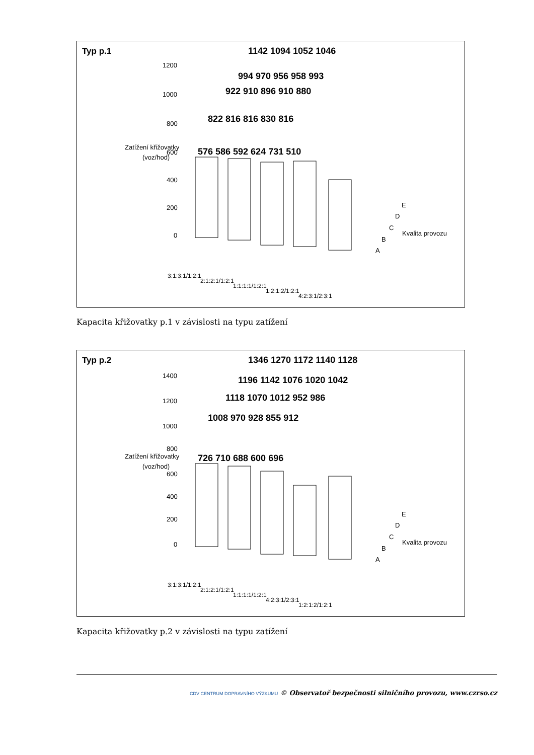Typ p.1
Zatížení křižovatky
(voz/hod)
1200
1000
800
600
400
200
0
1142 1094 1052 1046
994 970 956 958 993
922 910 896 910 880
822 816 816 830 816
576 586 592 624 731 510
E
D
C
Kvalita provozu
B
A
3:1:3:1/1:2:1
2:1:2:1/1:2:1
1:1:1:1/1:2:1
1:2:1:2/1:2:1
4:2:3:1/2:3:1
Kapacita křižovatky p.1 v závislosti na typu zatížení
Typ p.2
Zatížení křižovatky
(voz/hod)
1400
1200
1000
800
600
400
200
0
1346 1270 1172 1140 1128
1196 1142 1076 1020 1042
1118 1070 1012 952 986
1008 970 928 855 912
726 710 688 600 696
E
D
C
Kvalita provozu
B
A
3:1:3:1/1:2:1
2:1:2:1/1:2:1
1:1:1:1/1:2:1
4:2:3:1/2:3:1
1:2:1:2/1:2:1
Kapacita křižovatky p.2 v závislosti na typu zatížení
CDV CENTRUM DOPRAVNÍHO VÝZKUMU © Observatoř bezpečnosti silničního provozu, www.czrso.cz